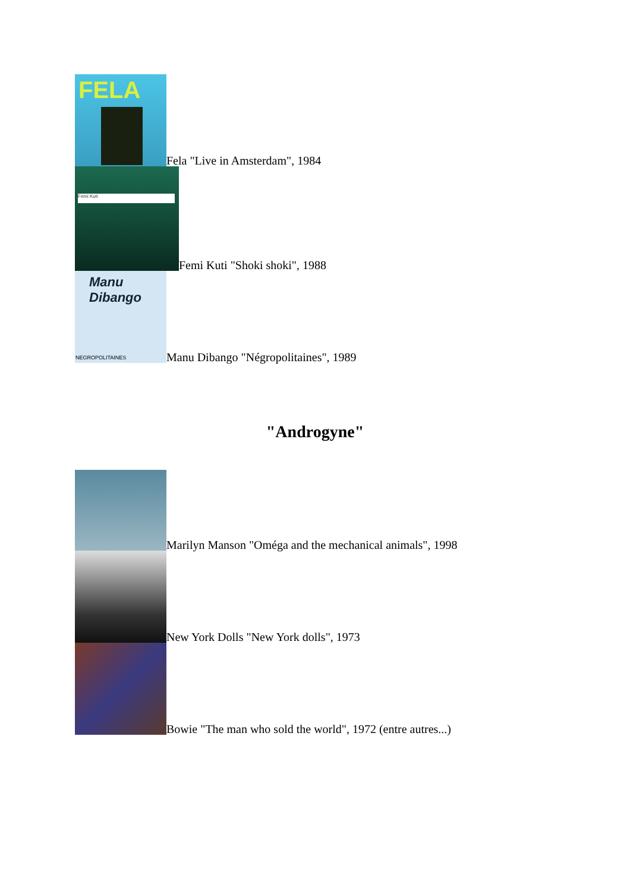FELA
Fela "Live in Amsterdam", 1984
Femi Kuti
Femi Kuti "Shoki shoki", 1988
Manu Dibango
NEGROPOLITAINES
Manu Dibango "Négropolitaines", 1989
"Androgyne"
Marilyn Manson "Oméga and the mechanical animals", 1998
New York Dolls "New York dolls", 1973
Bowie "The man who sold the world", 1972 (entre autres...)